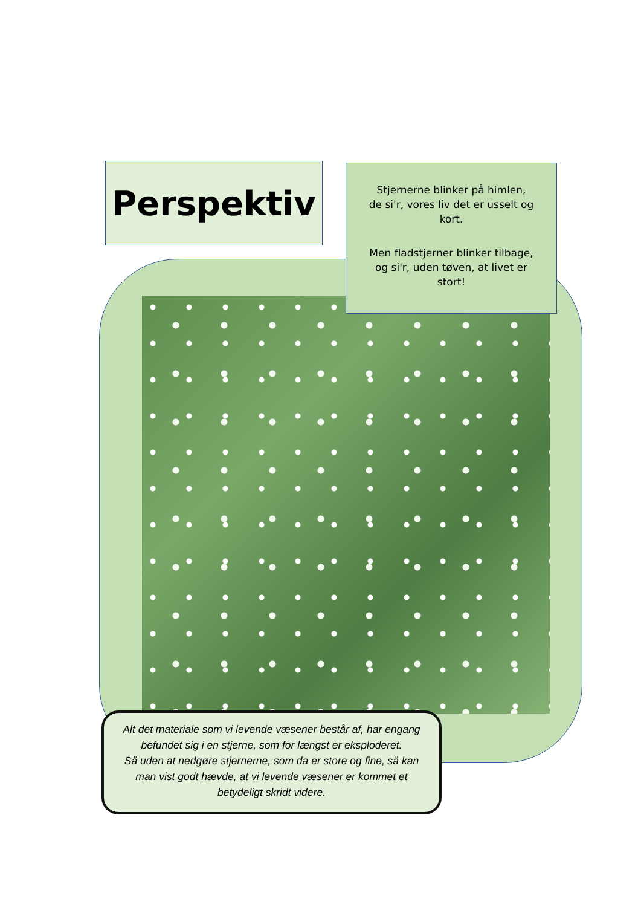Perspektiv
Stjernerne blinker på himlen,
de si'r, vores liv det er usselt og kort.
Men fladstjerner blinker tilbage,
og si'r, uden tøven, at livet er stort!
Alt det materiale som vi levende væsener består af, har engang befundet sig i en stjerne, som for længst er eksploderet.
Så uden at nedgøre stjernerne, som da er store og fine, så kan man vist godt hævde, at vi levende væsener er kommet et betydeligt skridt videre.